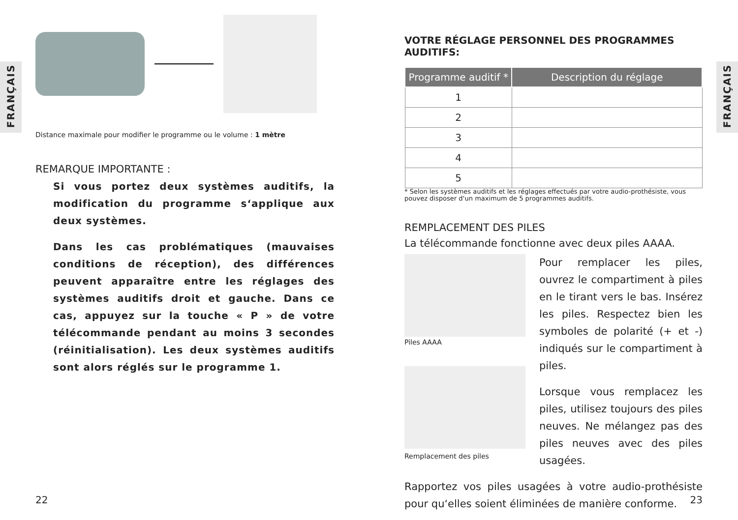FRANÇAIS
FRANÇAIS
Distance maximale pour modifier le programme ou le volume : 1 mètre
REMARQUE IMPORTANTE :
Si vous portez deux systèmes auditifs, la modification du programme s‘applique aux deux systèmes.
Dans les cas problématiques (mauvaises conditions de réception), des différences peuvent apparaître entre les réglages des systèmes auditifs droit et gauche. Dans ce cas, appuyez sur la touche « P » de votre télécommande pendant au moins 3 secondes (réinitialisation). Les deux systèmes auditifs sont alors réglés sur le programme 1.
22
VOTRE RÉGLAGE PERSONNEL DES PROGRAMMES AUDITIFS:
| Programme auditif * | Description du réglage |
| --- | --- |
| 1 | |
| 2 | |
| 3 | |
| 4 | |
| 5 | |
* Selon les systèmes auditifs et les réglages effectués par votre audio-prothésiste, vous pouvez disposer d‘un maximum de 5 programmes auditifs.
REMPLACEMENT DES PILES
La télécommande fonctionne avec deux piles AAAA.
Piles AAAA
Remplacement des piles
Pour remplacer les piles, ouvrez le compartiment à piles en le tirant vers le bas. Insérez les piles. Respectez bien les symboles de polarité (+ et -) indiqués sur le compartiment à piles.
Lorsque vous remplacez les piles, utilisez toujours des piles neuves. Ne mélangez pas des piles neuves avec des piles usagées.
Rapportez vos piles usagées à votre audio-prothésiste pour qu‘elles soient éliminées de manière conforme.
23